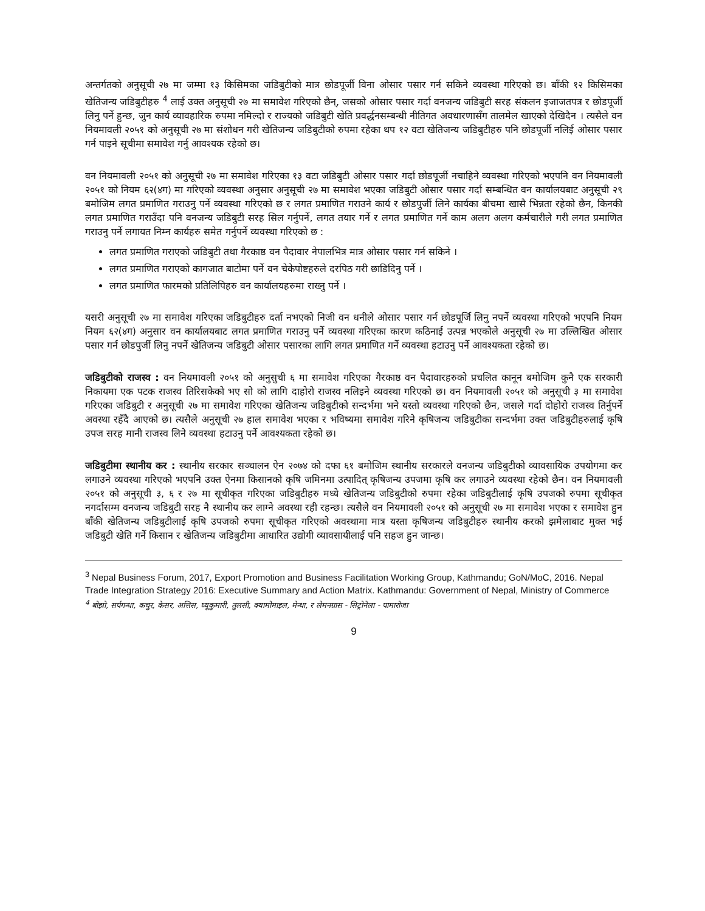अन्तर्गतको अनुसूची २७ मा जम्मा १३ किसिमका जडिबुटीको मात्र छोडपूर्जी विना ओसार पसार गर्न सकिने व्यवस्था गरिएको छ। बाँकी १२ किसिमका खेतिजन्य जडिबुटीहरु <sup>4</sup> लाई उक्त अनुसूची २७ मा समावेश गरिएको छैन्, जसको ओसार पसार गर्दा वनजन्य जडिबुटी सरह संकलन इजाजतपत्र र छोडपूर्जी लिनु पर्ने हुन्छ, जुन कार्य व्यावहारिक रुपमा नमिल्दो र राज्यको जडिबुटी खेति प्रवर्द्धनसम्बन्धी नीतिगत अवधारणासँग तालमेल खाएको देखिदैन । त्यसैले वन नियमावली २०५१ को अनुसूची २७ मा संशोधन गरी खेतिजन्य जडिबुटीको रुपमा रहेका थप १२ वटा खेतिजन्य जडिबुटीहरु पनि छोडपूर्जी नलिई ओसार पसार गर्न पाइने सूचीमा समावेश गर्नु आवश्यक रहेको छ।
वन नियमावली २०५१ को अनुसूची २७ मा समावेश गरिएका १३ वटा जडिबुटी ओसार पसार गर्दा छोडपूर्जी नचाहिने व्यवस्था गरिएको भएपनि वन नियमावली २०५१ को नियम ६२(४ग) मा गरिएको व्यवस्था अनुसार अनुसूची २७ मा समावेश भएका जडिबुटी ओसार पसार गर्दा सम्बन्धित वन कार्यालयबाट अनुसूची २९ बमोजिम लगत प्रमाणित गराउनु पर्ने व्यवस्था गरिएको छ र लगत प्रमाणित गराउने कार्य र छोडपुर्जी लिने कार्यका बीचमा खासै भिन्नता रहेको छैन, किनकी लगत प्रमाणित गराउँदा पनि वनजन्य जडिबुटी सरह सिल गर्नुपर्ने, लगत तयार गर्ने र लगत प्रमाणित गर्ने काम अलग अलग कर्मचारीले गरी लगत प्रमाणित गराउनु पर्ने लगायत निम्न कार्यहरु समेत गर्नुपर्ने व्यवस्था गरिएको छ :
लगत प्रमाणित गराएको जडिबुटी तथा गैरकाष्ठ वन पैदावार नेपालभित्र मात्र ओसार पसार गर्न सकिने ।
लगत प्रमाणित गराएको कागजात बाटोमा पर्ने वन चेकेपोष्टहरुले दरपिठ गरी छाडिदिनु पर्ने ।
लगत प्रमाणित फारमको प्रतिलिपिहरु वन कार्यालयहरुमा राख्नु पर्ने ।
यसरी अनुसूची २७ मा समावेश गरिएका जडिबुटीहरु दर्ता नभएको निजी वन धनीले ओसार पसार गर्न छोडपूर्जि लिनु नपर्ने व्यवस्था गरिएको भएपनि नियम नियम ६२(४ग) अनुसार वन कार्यालयबाट लगत प्रमाणित गराउनु पर्ने व्यवस्था गरिएका कारण कठिनाई उत्पन्न भएकोले अनुसूची २७ मा उल्लिखित ओसार पसार गर्न छोडपुर्जी लिनु नपर्ने खेतिजन्य जडिबुटी ओसार पसारका लागि लगत प्रमाणित गर्ने व्यवस्था हटाउनु पर्ने आवश्यकता रहेको छ।
जडिबुटीको राजस्व : वन नियमावली २०५१ को अनुसुची ६ मा समावेश गरिएका गैरकाष्ठ वन पैदावारहरुको प्रचलित कानून बमोजिम कुनै एक सरकारी निकायमा एक पटक राजस्व तिरिसकेको भए सो को लागि दाहोरो राजस्व नलिइने व्यवस्था गरिएको छ। वन नियमावली २०५१ को अनुसूची ३ मा समावेश गरिएका जडिबुटी र अनुसूची २७ मा समावेश गरिएका खेतिजन्य जडिबुटीको सन्दर्भमा भने यस्तो व्यवस्था गरिएको छैन, जसले गर्दा दोहोरो राजस्व तिर्नुपर्ने अवस्था रहँदै आएको छ। त्यसैले अनुसूची २७ हाल समावेश भएका र भविष्यमा समावेश गरिने कृषिजन्य जडिबुटीका सन्दर्भमा उक्त जडिबुटीहरुलाई कृषि उपज सरह मानी राजस्व लिने व्यवस्था हटाउनु पर्ने आवश्यकता रहेको छ।
जडिबुटीमा स्थानीय कर : स्थानीय सरकार सञ्चालन ऐन २०७४ को दफा ६१ बमोजिम स्थानीय सरकारले वनजन्य जडिबुटीको व्यावसायिक उपयोगमा कर लगाउने व्यवस्था गरिएको भएपनि उक्त ऐनमा किसानको कृषि जमिनमा उत्पादित् कृषिजन्य उपजमा कृषि कर लगाउने व्यवस्था रहेको छैन। वन नियमावली २०५१ को अनुसूची ३, ६ र २७ मा सूचीकृत गरिएका जडिबुटीहरु मध्ये खेतिजन्य जडिबुटीको रुपमा रहेका जडिबुटीलाई कृषि उपजको रुपमा सूचीकृत नगर्दासम्म वनजन्य जडिबुटी सरह नै स्थानीय कर लाग्ने अवस्था रही रहन्छ। त्यसैले वन नियमावली २०५१ को अनुसूची २७ मा समावेश भएका र समावेश हुन बाँकी खेतिजन्य जडिबुटीलाई कृषि उपजको रुपमा सूचीकृत गरिएको अवस्थामा मात्र यस्ता कृषिजन्य जडिबुटीहरु स्थानीय करको झमेलाबाट मुक्त भई जडिबुटी खेति गर्ने किसान र खेतिजन्य जडिबुटीमा आधारित उद्योगी व्यावसायीलाई पनि सहज हुन जान्छ।
<sup>3</sup> Nepal Business Forum, 2017, Export Promotion and Business Facilitation Working Group, Kathmandu; GoN/MoC, 2016. Nepal Trade Integration Strategy 2016: Executive Summary and Action Matrix. Kathmandu: Government of Nepal, Ministry of Commerce
<sup>4</sup> बोझो, सर्पगन्धा, कचुर, केसर, अत्तिस, घ्यूकुमारी, तुलसी, क्यामोमाइल, मेन्था, र लेमनग्रास - सिट्रोनेला - पामारोजा
9